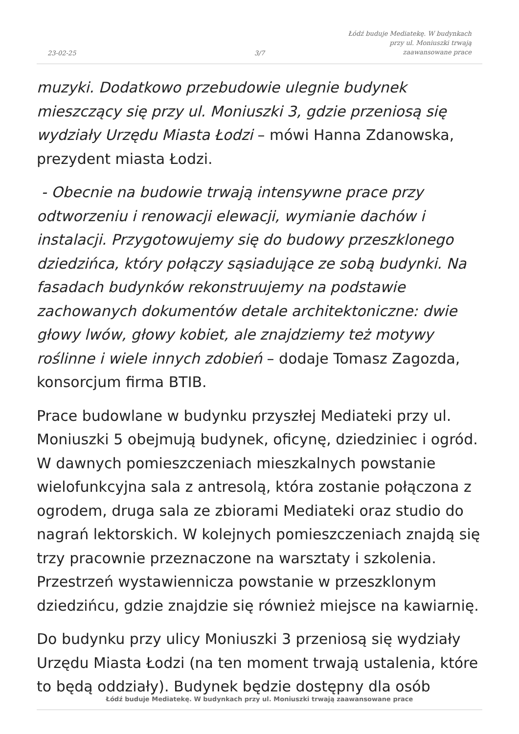23-02-25
3/7
Łódź buduje Mediatekę. W budynkach
przy ul. Moniuszki trwają
zaawansowane prace
muzyki. Dodatkowo przebudowie ulegnie budynek mieszczący się przy ul. Moniuszki 3, gdzie przeniosą się wydziały Urzędu Miasta Łodzi – mówi Hanna Zdanowska, prezydent miasta Łodzi.
- Obecnie na budowie trwają intensywne prace przy odtworzeniu i renowacji elewacji, wymianie dachów i instalacji. Przygotowujemy się do budowy przeszklonego dziedzińca, który połączy sąsiadujące ze sobą budynki. Na fasadach budynków rekonstruujemy na podstawie zachowanych dokumentów detale architektoniczne: dwie głowy lwów, głowy kobiet, ale znajdziemy też motywy roślinne i wiele innych zdobień – dodaje Tomasz Zagozda, konsorcjum firma BTIB.
Prace budowlane w budynku przyszłej Mediateki przy ul. Moniuszki 5 obejmują budynek, oficynę, dziedziniec i ogród. W dawnych pomieszczeniach mieszkalnych powstanie wielofunkcyjna sala z antresolą, która zostanie połączona z ogrodem, druga sala ze zbiorami Mediateki oraz studio do nagrań lektorskich. W kolejnych pomieszczeniach znajdą się trzy pracownie przeznaczone na warsztaty i szkolenia. Przestrzeń wystawiennicza powstanie w przeszklonym dziedzińcu, gdzie znajdzie się również miejsce na kawiarnię.
Do budynku przy ulicy Moniuszki 3 przeniosą się wydziały Urzędu Miasta Łodzi (na ten moment trwają ustalenia, które to będą oddziały). Budynek będzie dostępny dla osób
Łódź buduje Mediatekę. W budynkach przy ul. Moniuszki trwają zaawansowane prace